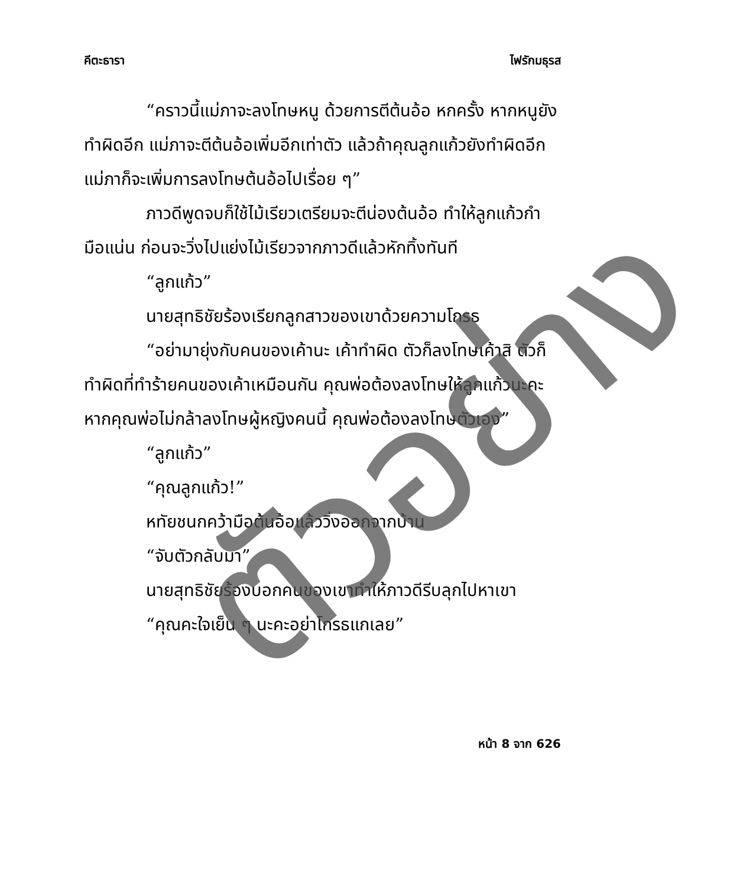คีตะธารา ไฟรักมธุรส
“คราวนี้แม่ภาจะลงโทษหนู ด้วยการตีต้นอ้อ หกครั้ง หากหนูยังทำผิดอีก แม่ภาจะตีต้นอ้อเพิ่มอีกเท่าตัว แล้วถ้าคุณลูกแก้วยังทำผิดอีก แม่ภาก็จะเพิ่มการลงโทษต้นอ้อไปเรื่อย ๆ”
ภาวดีพูดจบก็ใช้ไม้เรียวเตรียมจะตีน่องต้นอ้อ ทำให้ลูกแก้วกำมือแน่น ก่อนจะวิ่งไปแย่งไม้เรียวจากภาวดีแล้วหักทิ้งทันที
“ลูกแก้ว”
นายสุทธิชัยร้องเรียกลูกสาวของเขาด้วยความโกรธ
“อย่ามายุ่งกับคนของเค้านะ เค้าทำผิด ตัวก็ลงโทษเค้าสิ ตัวก็ทำผิดที่ทำร้ายคนของเค้าเหมือนกัน คุณพ่อต้องลงโทษให้ลูกแก้วนะคะ หากคุณพ่อไม่กล้าลงโทษผู้หญิงคนนี้ คุณพ่อต้องลงโทษตัวเอง”
“ลูกแก้ว”
“คุณลูกแก้ว!”
หทัยชนกคว้ามือต้นอ้อแล้ววิ่งออกจากบ้าน
“จับตัวกลับมา”
นายสุทธิชัยร้องบอกคนของเขาทำให้ภาวดีรีบลุกไปหาเขา
“คุณคะใจเย็น ๆ นะคะอย่าโกรธแกเลย”
หน้า 8 จาก 626
ตัวอย่าง